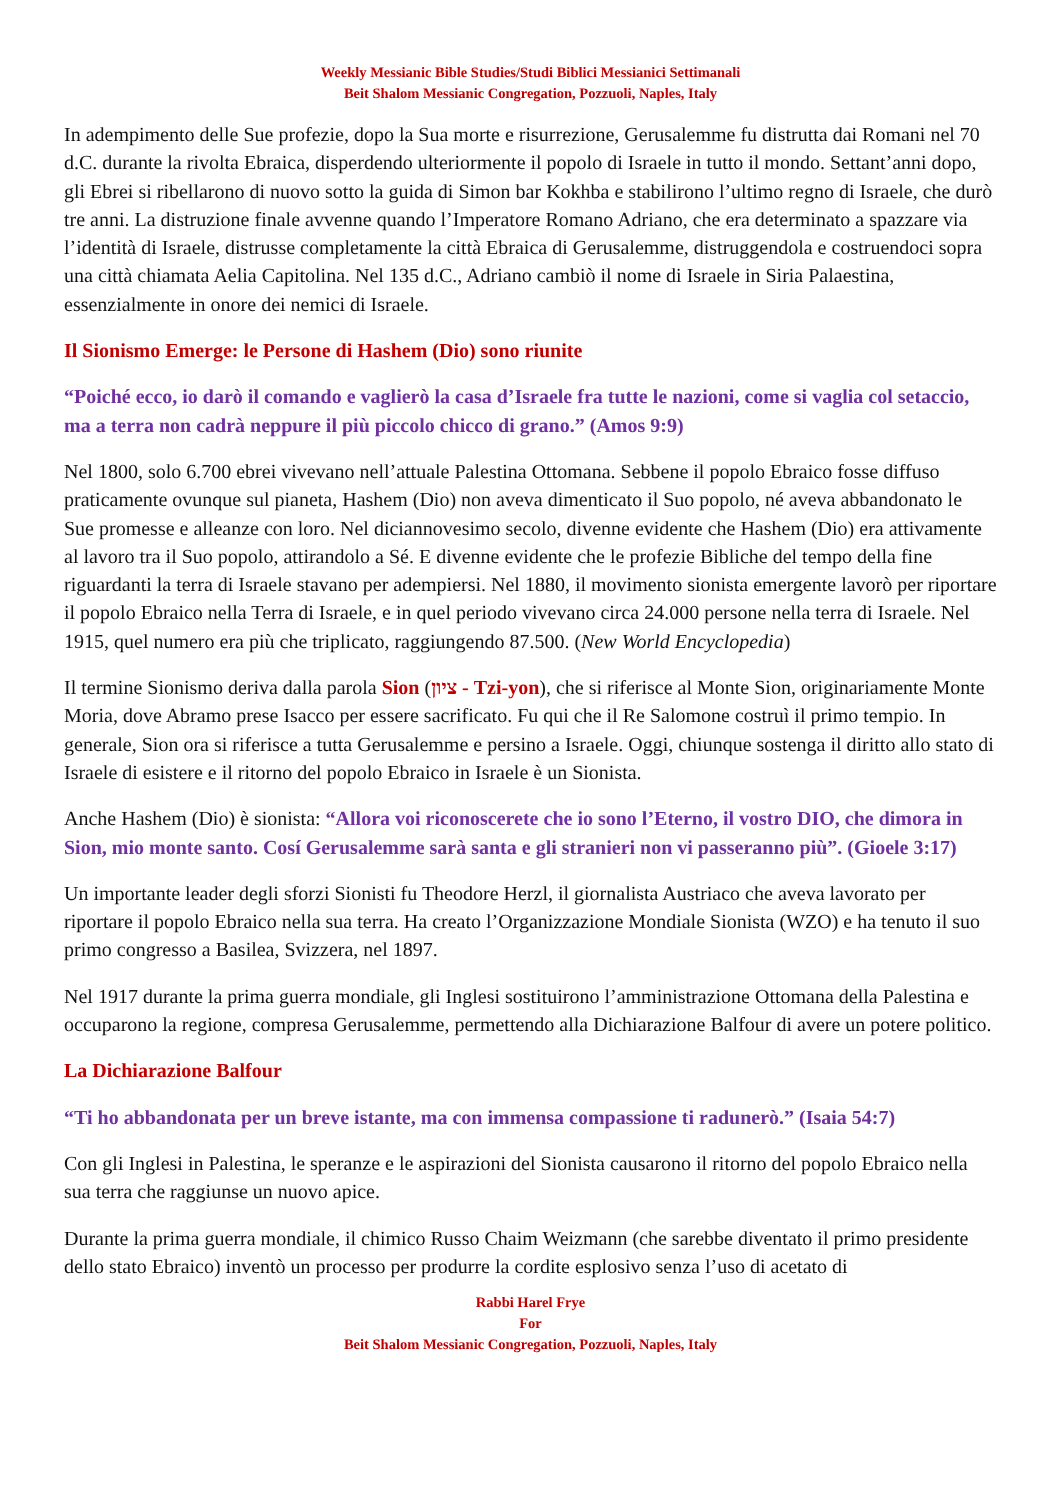Weekly Messianic Bible Studies/Studi Biblici Messianici Settimanali
Beit Shalom Messianic Congregation, Pozzuoli, Naples, Italy
In adempimento delle Sue profezie, dopo la Sua morte e risurrezione, Gerusalemme fu distrutta dai Romani nel 70 d.C. durante la rivolta Ebraica, disperdendo ulteriormente il popolo di Israele in tutto il mondo. Settant’anni dopo, gli Ebrei si ribellarono di nuovo sotto la guida di Simon bar Kokhba e stabilirono l’ultimo regno di Israele, che durò tre anni. La distruzione finale avvenne quando l’Imperatore Romano Adriano, che era determinato a spazzare via l’identità di Israele, distrusse completamente la città Ebraica di Gerusalemme, distruggendola e costruendoci sopra una città chiamata Aelia Capitolina. Nel 135 d.C., Adriano cambiò il nome di Israele in Siria Palaestina, essenzialmente in onore dei nemici di Israele.
Il Sionismo Emerge: le Persone di Hashem (Dio) sono riunite
“Poiché ecco, io darò il comando e vaglierò la casa d’Israele fra tutte le nazioni, come si vaglia col setaccio, ma a terra non cadrà neppure il più piccolo chicco di grano.” (Amos 9:9)
Nel 1800, solo 6.700 ebrei vivevano nell’attuale Palestina Ottomana. Sebbene il popolo Ebraico fosse diffuso praticamente ovunque sul pianeta, Hashem (Dio) non aveva dimenticato il Suo popolo, né aveva abbandonato le Sue promesse e alleanze con loro. Nel diciannovesimo secolo, divenne evidente che Hashem (Dio) era attivamente al lavoro tra il Suo popolo, attirandolo a Sé. E divenne evidente che le profezie Bibliche del tempo della fine riguardanti la terra di Israele stavano per adempiersi. Nel 1880, il movimento sionista emergente lavorò per riportare il popolo Ebraico nella Terra di Israele, e in quel periodo vivevano circa 24.000 persone nella terra di Israele. Nel 1915, quel numero era più che triplicato, raggiungendo 87.500. (New World Encyclopedia)
Il termine Sionismo deriva dalla parola Sion (ציון - Tzi-yon), che si riferisce al Monte Sion, originariamente Monte Moria, dove Abramo prese Isacco per essere sacrificato. Fu qui che il Re Salomone costruì il primo tempio. In generale, Sion ora si riferisce a tutta Gerusalemme e persino a Israele. Oggi, chiunque sostenga il diritto allo stato di Israele di esistere e il ritorno del popolo Ebraico in Israele è un Sionista.
Anche Hashem (Dio) è sionista: “Allora voi riconoscerete che io sono l’Eterno, il vostro DIO, che dimora in Sion, mio monte santo. Cosí Gerusalemme sarà santa e gli stranieri non vi passeranno più”. (Gioele 3:17)
Un importante leader degli sforzi Sionisti fu Theodore Herzl, il giornalista Austriaco che aveva lavorato per riportare il popolo Ebraico nella sua terra. Ha creato l’Organizzazione Mondiale Sionista (WZO) e ha tenuto il suo primo congresso a Basilea, Svizzera, nel 1897.
Nel 1917 durante la prima guerra mondiale, gli Inglesi sostituirono l’amministrazione Ottomana della Palestina e occuparono la regione, compresa Gerusalemme, permettendo alla Dichiarazione Balfour di avere un potere politico.
La Dichiarazione Balfour
“Ti ho abbandonata per un breve istante, ma con immensa compassione ti radunerò.” (Isaia 54:7)
Con gli Inglesi in Palestina, le speranze e le aspirazioni del Sionista causarono il ritorno del popolo Ebraico nella sua terra che raggiunse un nuovo apice.
Durante la prima guerra mondiale, il chimico Russo Chaim Weizmann (che sarebbe diventato il primo presidente dello stato Ebraico) inventò un processo per produrre la cordite esplosivo senza l’uso di acetato di
Rabbi Harel Frye
For
Beit Shalom Messianic Congregation, Pozzuoli, Naples, Italy